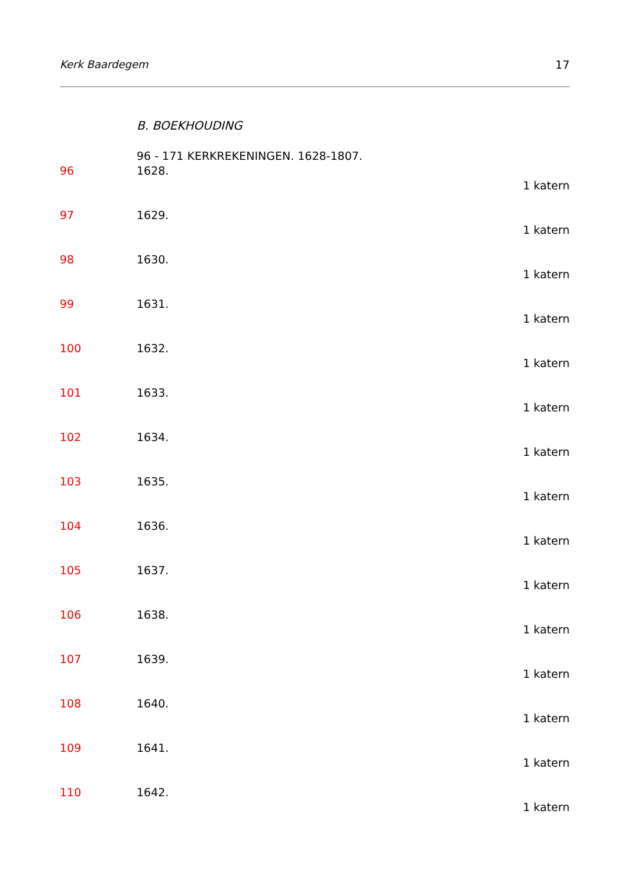Kerk Baardegem 17
B. BOEKHOUDING
96 - 171 KERKREKENINGEN. 1628-1807.
96 1628.
1 katern
97 1629.
1 katern
98 1630.
1 katern
99 1631.
1 katern
100 1632.
1 katern
101 1633.
1 katern
102 1634.
1 katern
103 1635.
1 katern
104 1636.
1 katern
105 1637.
1 katern
106 1638.
1 katern
107 1639.
1 katern
108 1640.
1 katern
109 1641.
1 katern
110 1642.
1 katern